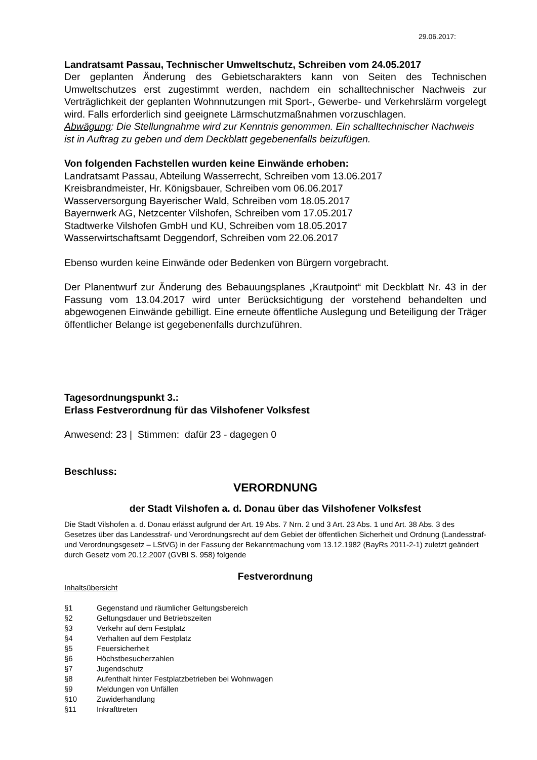29.06.2017:
Landratsamt Passau, Technischer Umweltschutz, Schreiben vom 24.05.2017
Der geplanten Änderung des Gebietscharakters kann von Seiten des Technischen Umweltschutzes erst zugestimmt werden, nachdem ein schalltechnischer Nachweis zur Verträglichkeit der geplanten Wohnnutzungen mit Sport-, Gewerbe- und Verkehrslärm vorgelegt wird. Falls erforderlich sind geeignete Lärmschutzmaßnahmen vorzuschlagen.
Abwägung: Die Stellungnahme wird zur Kenntnis genommen. Ein schalltechnischer Nachweis ist in Auftrag zu geben und dem Deckblatt gegebenenfalls beizufügen.
Von folgenden Fachstellen wurden keine Einwände erhoben:
Landratsamt Passau, Abteilung Wasserrecht, Schreiben vom 13.06.2017
Kreisbrandmeister, Hr. Königsbauer, Schreiben vom 06.06.2017
Wasserversorgung Bayerischer Wald, Schreiben vom 18.05.2017
Bayernwerk AG, Netzcenter Vilshofen, Schreiben vom 17.05.2017
Stadtwerke Vilshofen GmbH und KU, Schreiben vom 18.05.2017
Wasserwirtschaftsamt Deggendorf, Schreiben vom 22.06.2017
Ebenso wurden keine Einwände oder Bedenken von Bürgern vorgebracht.
Der Planentwurf zur Änderung des Bebauungsplanes „Krautpoint“ mit Deckblatt Nr. 43 in der Fassung vom 13.04.2017 wird unter Berücksichtigung der vorstehend behandelten und abgewogenen Einwände gebilligt. Eine erneute öffentliche Auslegung und Beteiligung der Träger öffentlicher Belange ist gegebenenfalls durchzuführen.
Tagesordnungspunkt 3.:
Erlass Festverordnung für das Vilshofener Volksfest
Anwesend: 23 | Stimmen: dafür 23 - dagegen 0
Beschluss:
VERORDNUNG
der Stadt Vilshofen a. d. Donau über das Vilshofener Volksfest
Die Stadt Vilshofen a. d. Donau erlässt aufgrund der Art. 19 Abs. 7 Nrn. 2 und 3 Art. 23 Abs. 1 und Art. 38 Abs. 3 des Gesetzes über das Landesstraf- und Verordnungsrecht auf dem Gebiet der öffentlichen Sicherheit und Ordnung (Landesstraf- und Verordnungsgesetz – LStVG) in der Fassung der Bekanntmachung vom 13.12.1982 (BayRs 2011-2-1) zuletzt geändert durch Gesetz vom 20.12.2007 (GVBl S. 958) folgende
Festverordnung
Inhaltsübersicht
| §1 | Gegenstand und räumlicher Geltungsbereich |
| §2 | Geltungsdauer und Betriebszeiten |
| §3 | Verkehr auf dem Festplatz |
| §4 | Verhalten auf dem Festplatz |
| §5 | Feuersicherheit |
| §6 | Höchstbesucherzahlen |
| §7 | Jugendschutz |
| §8 | Aufenthalt hinter Festplatzbetrieben bei Wohnwagen |
| §9 | Meldungen von Unfällen |
| §10 | Zuwiderhandlung |
| §11 | Inkrafttreten |